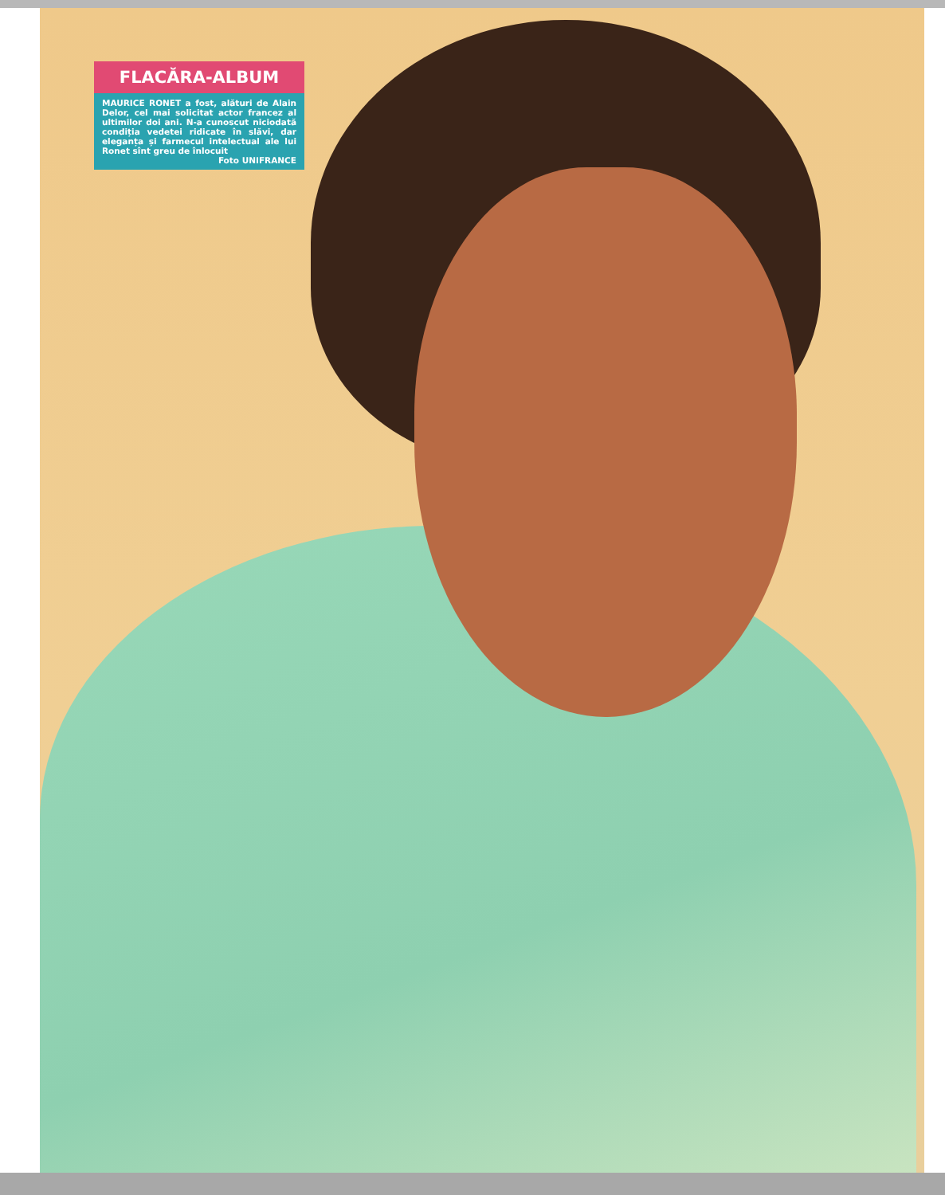FLACĂRA-ALBUM
MAURICE RONET a fost, alături de Alain Delor, cel mai solicitat actor francez al ultimilor doi ani. N-a cunoscut niciodată condiția vedetei ridicate în slăvi, dar eleganța și farmecul intelectual ale lui Ronet sînt greu de înlocuit
Foto UNIFRANCE